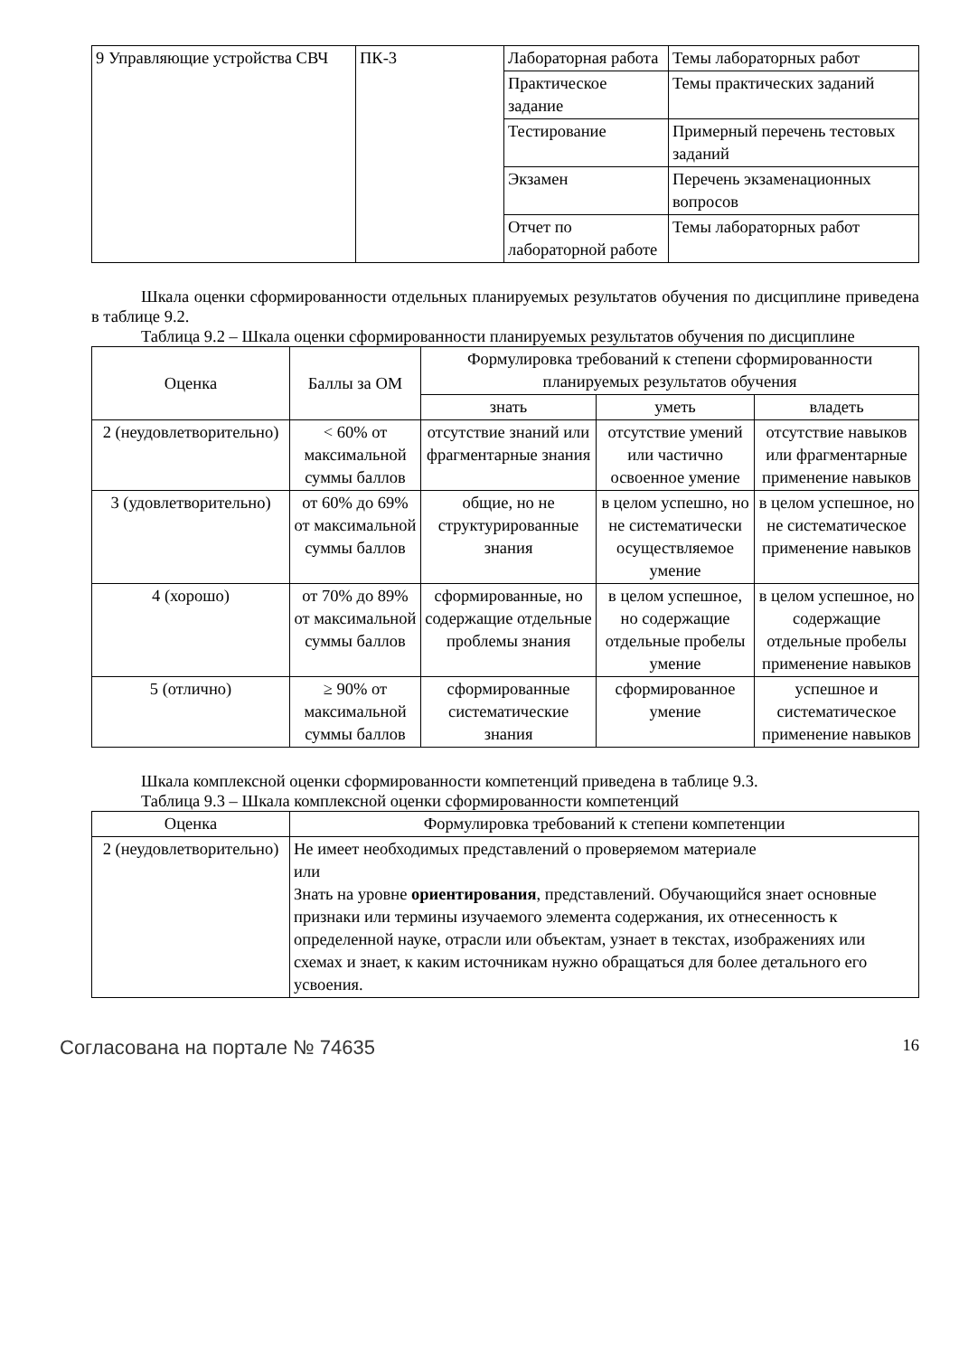| 9 Управляющие устройства СВЧ | ПК-3 | Лабораторная работа | Темы лабораторных работ |
| | | Практическое задание | Темы практических заданий |
| | | Тестирование | Примерный перечень тестовых заданий |
| | | Экзамен | Перечень экзаменационных вопросов |
| | | Отчет по лабораторной работе | Темы лабораторных работ |
Шкала оценки сформированности отдельных планируемых результатов обучения по дисциплине приведена в таблице 9.2.
Таблица 9.2 – Шкала оценки сформированности планируемых результатов обучения по дисциплине
| Оценка | Баллы за ОМ | Формулировка требований к степени сформированности планируемых результатов обучения | | |
| --- | --- | --- | --- | --- |
| | | знать | уметь | владеть |
| 2 (неудовлетворительно) | < 60% от максимальной суммы баллов | отсутствие знаний или фрагментарные знания | отсутствие умений или частично освоенное умение | отсутствие навыков или фрагментарные применение навыков |
| 3 (удовлетворительно) | от 60% до 69% от максимальной суммы баллов | общие, но не структурированные знания | в целом успешно, но не систематически осуществляемое умение | в целом успешное, но не систематическое применение навыков |
| 4 (хорошо) | от 70% до 89% от максимальной суммы баллов | сформированные, но содержащие отдельные проблемы знания | в целом успешное, но содержащие отдельные пробелы умение | в целом успешное, но содержащие отдельные пробелы применение навыков |
| 5 (отлично) | ≥ 90% от максимальной суммы баллов | сформированные систематические знания | сформированное умение | успешное и систематическое применение навыков |
Шкала комплексной оценки сформированности компетенций приведена в таблице 9.3.
Таблица 9.3 – Шкала комплексной оценки сформированности компетенций
| Оценка | Формулировка требований к степени компетенции |
| --- | --- |
| 2 (неудовлетворительно) | Не имеет необходимых представлений о проверяемом материале или Знать на уровне ориентирования , представлений. Обучающийся знает основные признаки или термины изучаемого элемента содержания, их отнесенность к определенной науке, отрасли или объектам, узнает в текстах, изображениях или схемах и знает, к каким источникам нужно обращаться для более детального его усвоения. |
Согласована на портале № 74635 16